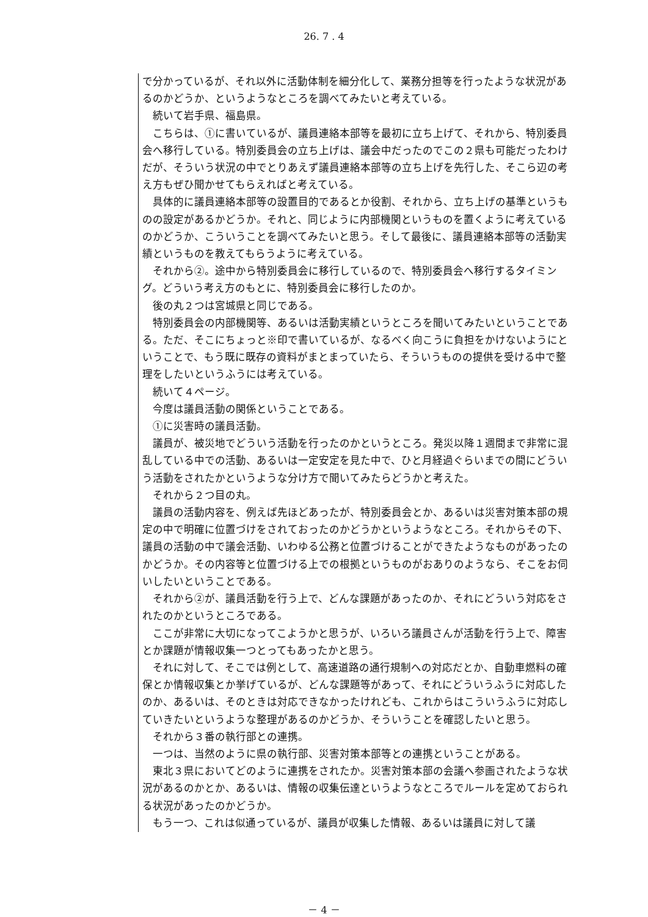26. 7 . 4
で分かっているが、それ以外に活動体制を細分化して、業務分担等を行ったような状況があるのかどうか、というようなところを調べてみたいと考えている。
　続いて岩手県、福島県。
　こちらは、①に書いているが、議員連絡本部等を最初に立ち上げて、それから、特別委員会へ移行している。特別委員会の立ち上げは、議会中だったのでこの２県も可能だったわけだが、そういう状況の中でとりあえず議員連絡本部等の立ち上げを先行した、そこら辺の考え方もぜひ聞かせてもらえればと考えている。
　具体的に議員連絡本部等の設置目的であるとか役割、それから、立ち上げの基準というものの設定があるかどうか。それと、同じように内部機関というものを置くように考えているのかどうか、こういうことを調べてみたいと思う。そして最後に、議員連絡本部等の活動実績というものを教えてもらうように考えている。
　それから②。途中から特別委員会に移行しているので、特別委員会へ移行するタイミング。どういう考え方のもとに、特別委員会に移行したのか。
　後の丸２つは宮城県と同じである。
　特別委員会の内部機関等、あるいは活動実績というところを聞いてみたいということである。ただ、そこにちょっと※印で書いているが、なるべく向こうに負担をかけないようにということで、もう既に既存の資料がまとまっていたら、そういうものの提供を受ける中で整理をしたいというふうには考えている。
　続いて４ページ。
　今度は議員活動の関係ということである。
　①に災害時の議員活動。
　議員が、被災地でどういう活動を行ったのかというところ。発災以降１週間まで非常に混乱している中での活動、あるいは一定安定を見た中で、ひと月経過ぐらいまでの間にどういう活動をされたかというような分け方で聞いてみたらどうかと考えた。
　それから２つ目の丸。
　議員の活動内容を、例えば先ほどあったが、特別委員会とか、あるいは災害対策本部の規定の中で明確に位置づけをされておったのかどうかというようなところ。それからその下、議員の活動の中で議会活動、いわゆる公務と位置づけることができたようなものがあったのかどうか。その内容等と位置づける上での根拠というものがおありのようなら、そこをお伺いしたいということである。
　それから②が、議員活動を行う上で、どんな課題があったのか、それにどういう対応をされたのかというところである。
　ここが非常に大切になってこようかと思うが、いろいろ議員さんが活動を行う上で、障害とか課題が情報収集一つとってもあったかと思う。
　それに対して、そこでは例として、高速道路の通行規制への対応だとか、自動車燃料の確保とか情報収集とか挙げているが、どんな課題等があって、それにどういうふうに対応したのか、あるいは、そのときは対応できなかったけれども、これからはこういうふうに対応していきたいというような整理があるのかどうか、そういうことを確認したいと思う。
　それから３番の執行部との連携。
　一つは、当然のように県の執行部、災害対策本部等との連携ということがある。
　東北３県においてどのように連携をされたか。災害対策本部の会議へ参画されたような状況があるのかとか、あるいは、情報の収集伝達というようなところでルールを定めておられる状況があったのかどうか。
　もう一つ、これは似通っているが、議員が収集した情報、あるいは議員に対して議
－ 4 －